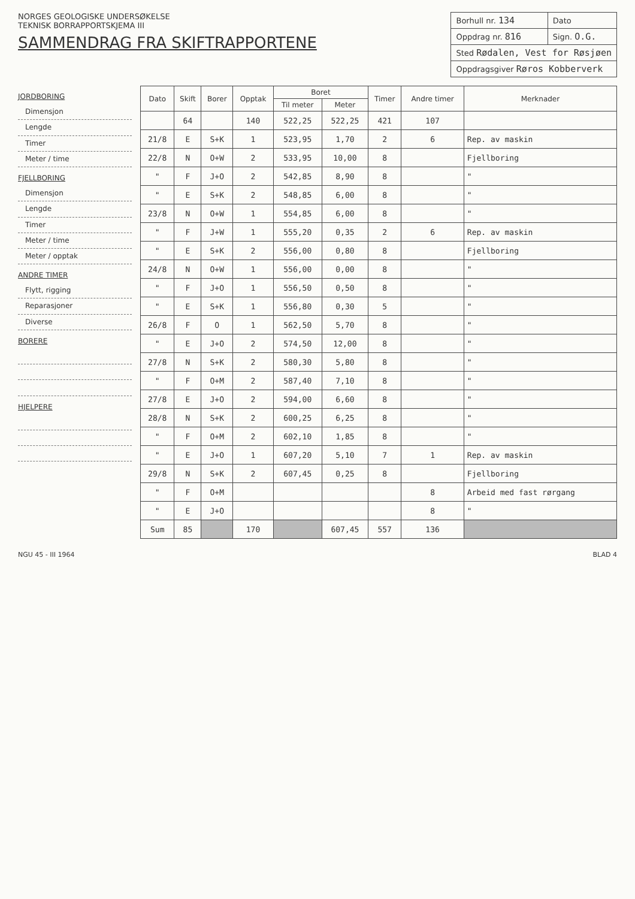NORGES GEOLOGISKE UNDERSØKELSE
TEKNISK BORRAPPORTSKJEMA III
SAMMENDRAG FRA SKIFTRAPPORTENE
| Borhull nr. 134 | Dato |
| Oppdrag nr. 816 | Sign. O.G. |
| Sted Rødalen, Vest for Røsjøen | |
| Oppdragsgiver Røros Kobberverk | |
JORDBORING
Dimensjon
Lengde
Timer
Meter / time
FJELLBORING
Dimensjon
Lengde
Timer
Meter / time
Meter / opptak
ANDRE TIMER
Flytt, rigging
Reparasjoner
Diverse
BORERE
HJELPERE
| Dato | Skift | Borer | Opptak | Boret | | Timer | Andre timer | Merknader |
| --- | --- | --- | --- | --- | --- | --- | --- | --- |
| | | | | Til meter | Meter | | | |
| | 64 | | 140 | 522,25 | 522,25 | 421 | 107 | |
| 21/8 | E | S+K | 1 | 523,95 | 1,70 | 2 | 6 | Rep. av maskin |
| 22/8 | N | O+W | 2 | 533,95 | 10,00 | 8 | | Fjellboring |
| " | F | J+O | 2 | 542,85 | 8,90 | 8 | | " |
| " | E | S+K | 2 | 548,85 | 6,00 | 8 | | " |
| 23/8 | N | O+W | 1 | 554,85 | 6,00 | 8 | | " |
| " | F | J+W | 1 | 555,20 | 0,35 | 2 | 6 | Rep. av maskin |
| " | E | S+K | 2 | 556,00 | 0,80 | 8 | | Fjellboring |
| 24/8 | N | O+W | 1 | 556,00 | 0,00 | 8 | | " |
| " | F | J+O | 1 | 556,50 | 0,50 | 8 | | " |
| " | E | S+K | 1 | 556,80 | 0,30 | 5 | | " |
| 26/8 | F | O | 1 | 562,50 | 5,70 | 8 | | " |
| " | E | J+O | 2 | 574,50 | 12,00 | 8 | | " |
| 27/8 | N | S+K | 2 | 580,30 | 5,80 | 8 | | " |
| " | F | O+M | 2 | 587,40 | 7,10 | 8 | | " |
| 27/8 | E | J+O | 2 | 594,00 | 6,60 | 8 | | " |
| 28/8 | N | S+K | 2 | 600,25 | 6,25 | 8 | | " |
| " | F | O+M | 2 | 602,10 | 1,85 | 8 | | " |
| " | E | J+O | 1 | 607,20 | 5,10 | 7 | 1 | Rep. av maskin |
| 29/8 | N | S+K | 2 | 607,45 | 0,25 | 8 | | Fjellboring |
| " | F | O+M | | | | | 8 | Arbeid med fast rørgang |
| " | E | J+O | | | | | 8 | " |
| Sum | 85 | | 170 | | 607,45 | 557 | 136 | |
NGU 45 - III 1964 BLAD 4